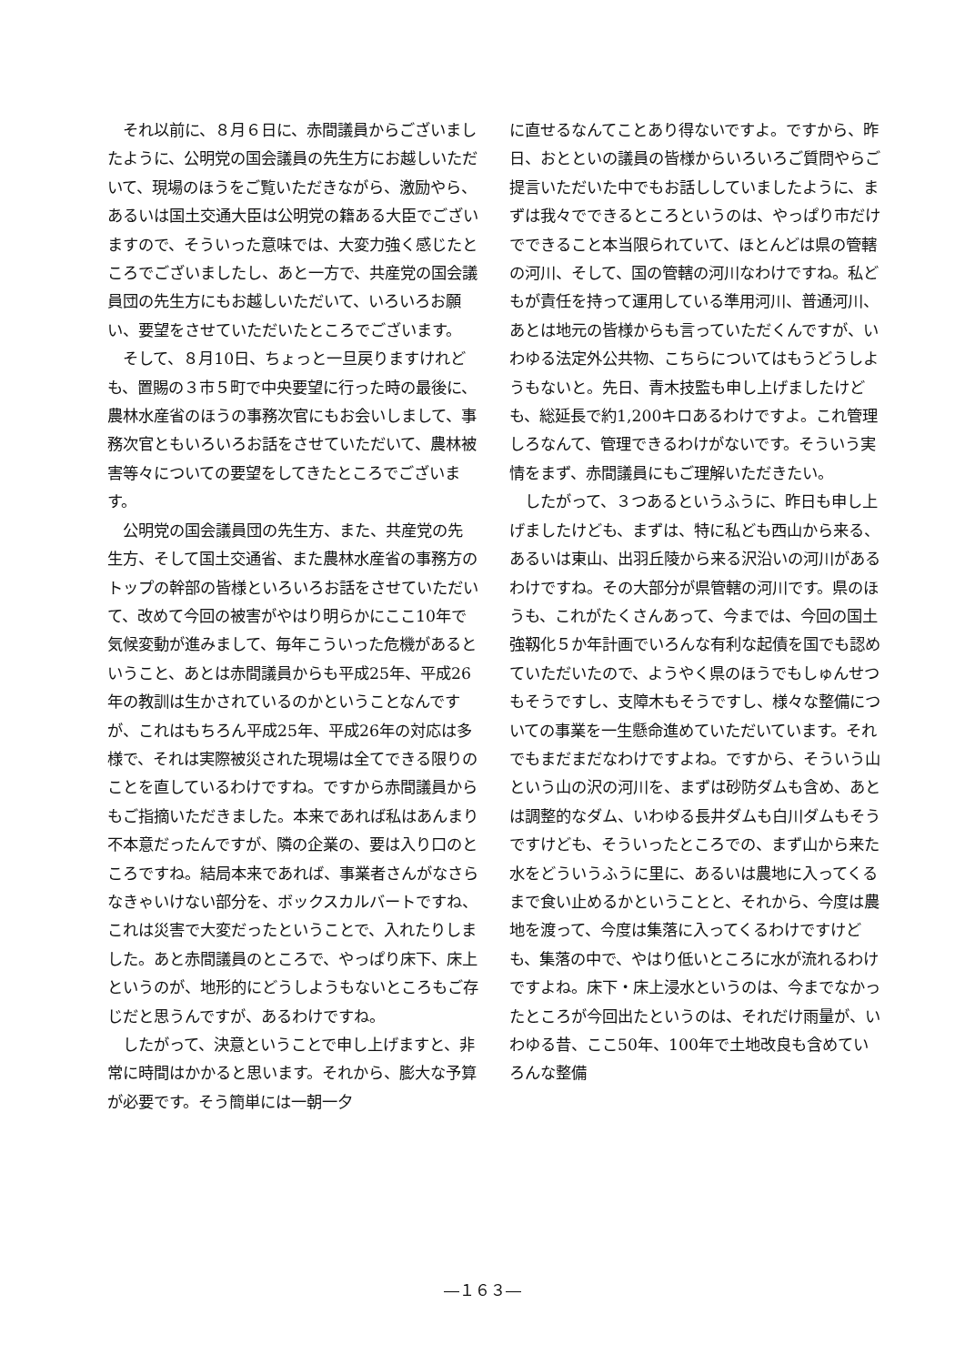それ以前に、８月６日に、赤間議員からございましたように、公明党の国会議員の先生方にお越しいただいて、現場のほうをご覧いただきながら、激励やら、あるいは国土交通大臣は公明党の籍ある大臣でございますので、そういった意味では、大変力強く感じたところでございましたし、あと一方で、共産党の国会議員団の先生方にもお越しいただいて、いろいろお願い、要望をさせていただいたところでございます。
そして、８月10日、ちょっと一旦戻りますけれども、置賜の３市５町で中央要望に行った時の最後に、農林水産省のほうの事務次官にもお会いしまして、事務次官ともいろいろお話をさせていただいて、農林被害等々についての要望をしてきたところでございます。
公明党の国会議員団の先生方、また、共産党の先生方、そして国土交通省、また農林水産省の事務方のトップの幹部の皆様といろいろお話をさせていただいて、改めて今回の被害がやはり明らかにここ10年で気候変動が進みまして、毎年こういった危機があるということ、あとは赤間議員からも平成25年、平成26年の教訓は生かされているのかということなんですが、これはもちろん平成25年、平成26年の対応は多様で、それは実際被災された現場は全てできる限りのことを直しているわけですね。ですから赤間議員からもご指摘いただきました。本来であれば私はあんまり不本意だったんですが、隣の企業の、要は入り口のところですね。結局本来であれば、事業者さんがなさらなきゃいけない部分を、ボックスカルバートですね、これは災害で大変だったということで、入れたりしました。あと赤間議員のところで、やっぱり床下、床上というのが、地形的にどうしようもないところもご存じだと思うんですが、あるわけですね。
したがって、決意ということで申し上げますと、非常に時間はかかると思います。それから、膨大な予算が必要です。そう簡単には一朝一夕
に直せるなんてことあり得ないですよ。ですから、昨日、おとといの議員の皆様からいろいろご質問やらご提言いただいた中でもお話ししていましたように、まずは我々でできるところというのは、やっぱり市だけでできること本当限られていて、ほとんどは県の管轄の河川、そして、国の管轄の河川なわけですね。私どもが責任を持って運用している準用河川、普通河川、あとは地元の皆様からも言っていただくんですが、いわゆる法定外公共物、こちらについてはもうどうしようもないと。先日、青木技監も申し上げましたけども、総延長で約1,200キロあるわけですよ。これ管理しろなんて、管理できるわけがないです。そういう実情をまず、赤間議員にもご理解いただきたい。
したがって、３つあるというふうに、昨日も申し上げましたけども、まずは、特に私ども西山から来る、あるいは東山、出羽丘陵から来る沢沿いの河川があるわけですね。その大部分が県管轄の河川です。県のほうも、これがたくさんあって、今までは、今回の国土強靱化５か年計画でいろんな有利な起債を国でも認めていただいたので、ようやく県のほうでもしゅんせつもそうですし、支障木もそうですし、様々な整備についての事業を一生懸命進めていただいています。それでもまだまだなわけですよね。ですから、そういう山という山の沢の河川を、まずは砂防ダムも含め、あとは調整的なダム、いわゆる長井ダムも白川ダムもそうですけども、そういったところでの、まず山から来た水をどういうふうに里に、あるいは農地に入ってくるまで食い止めるかということと、それから、今度は農地を渡って、今度は集落に入ってくるわけですけども、集落の中で、やはり低いところに水が流れるわけですよね。床下・床上浸水というのは、今までなかったところが今回出たというのは、それだけ雨量が、いわゆる昔、ここ50年、100年で土地改良も含めていろんな整備
―１６３―